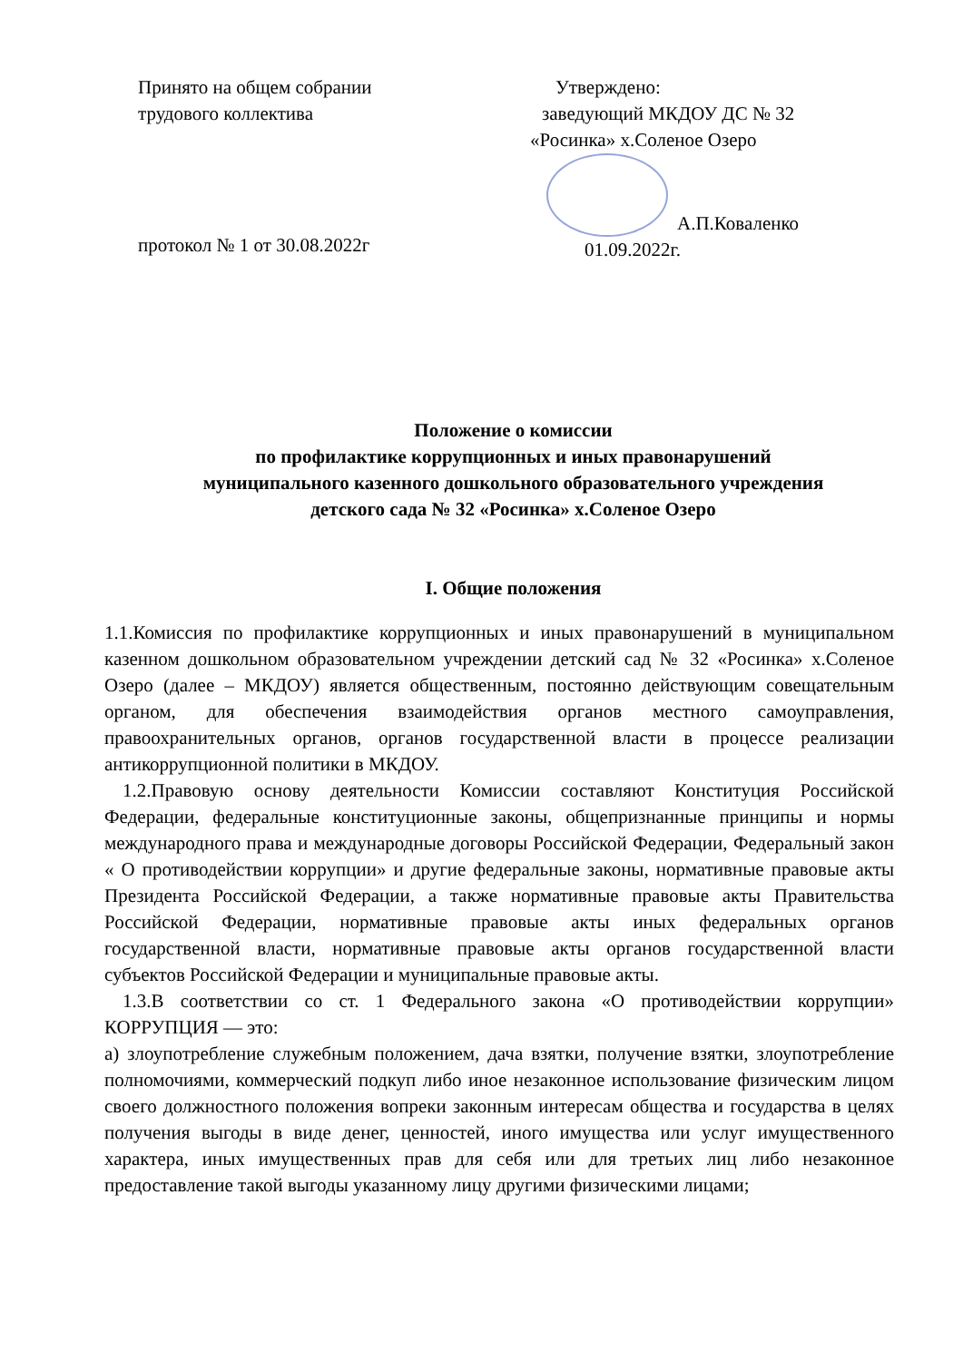Принято на общем собрании
трудового коллектива
протокол № 1 от 30.08.2022г
Утверждено:
заведующий МКДОУ ДС № 32
«Росинка» х.Соленое Озеро
А.П.Коваленко
01.09.2022г.
Положение о комиссии
по профилактике коррупционных и иных правонарушений
муниципального казенного дошкольного образовательного учреждения
детского сада № 32 «Росинка» х.Соленое Озеро
I. Общие положения
1.1.Комиссия по профилактике коррупционных и иных правонарушений в муниципальном казенном дошкольном образовательном учреждении детский сад № 32 «Росинка» х.Соленое Озеро (далее – МКДОУ) является общественным, постоянно действующим совещательным органом, для обеспечения взаимодействия органов местного самоуправления, правоохранительных органов, органов государственной власти в процессе реализации антикоррупционной политики в МКДОУ.
1.2.Правовую основу деятельности Комиссии составляют Конституция Российской Федерации, федеральные конституционные законы, общепризнанные принципы и нормы международного права и международные договоры Российской Федерации, Федеральный закон « О противодействии коррупции» и другие федеральные законы, нормативные правовые акты Президента Российской Федерации, а также нормативные правовые акты Правительства Российской Федерации, нормативные правовые акты иных федеральных органов государственной власти, нормативные правовые акты органов государственной власти субъектов Российской Федерации и муниципальные правовые акты.
1.3.В соответствии со ст. 1 Федерального закона «О противодействии коррупции» КОРРУПЦИЯ — это:
а) злоупотребление служебным положением, дача взятки, получение взятки, злоупотребление полномочиями, коммерческий подкуп либо иное незаконное использование физическим лицом своего должностного положения вопреки законным интересам общества и государства в целях получения выгоды в виде денег, ценностей, иного имущества или услуг имущественного характера, иных имущественных прав для себя или для третьих лиц либо незаконное предоставление такой выгоды указанному лицу другими физическими лицами;